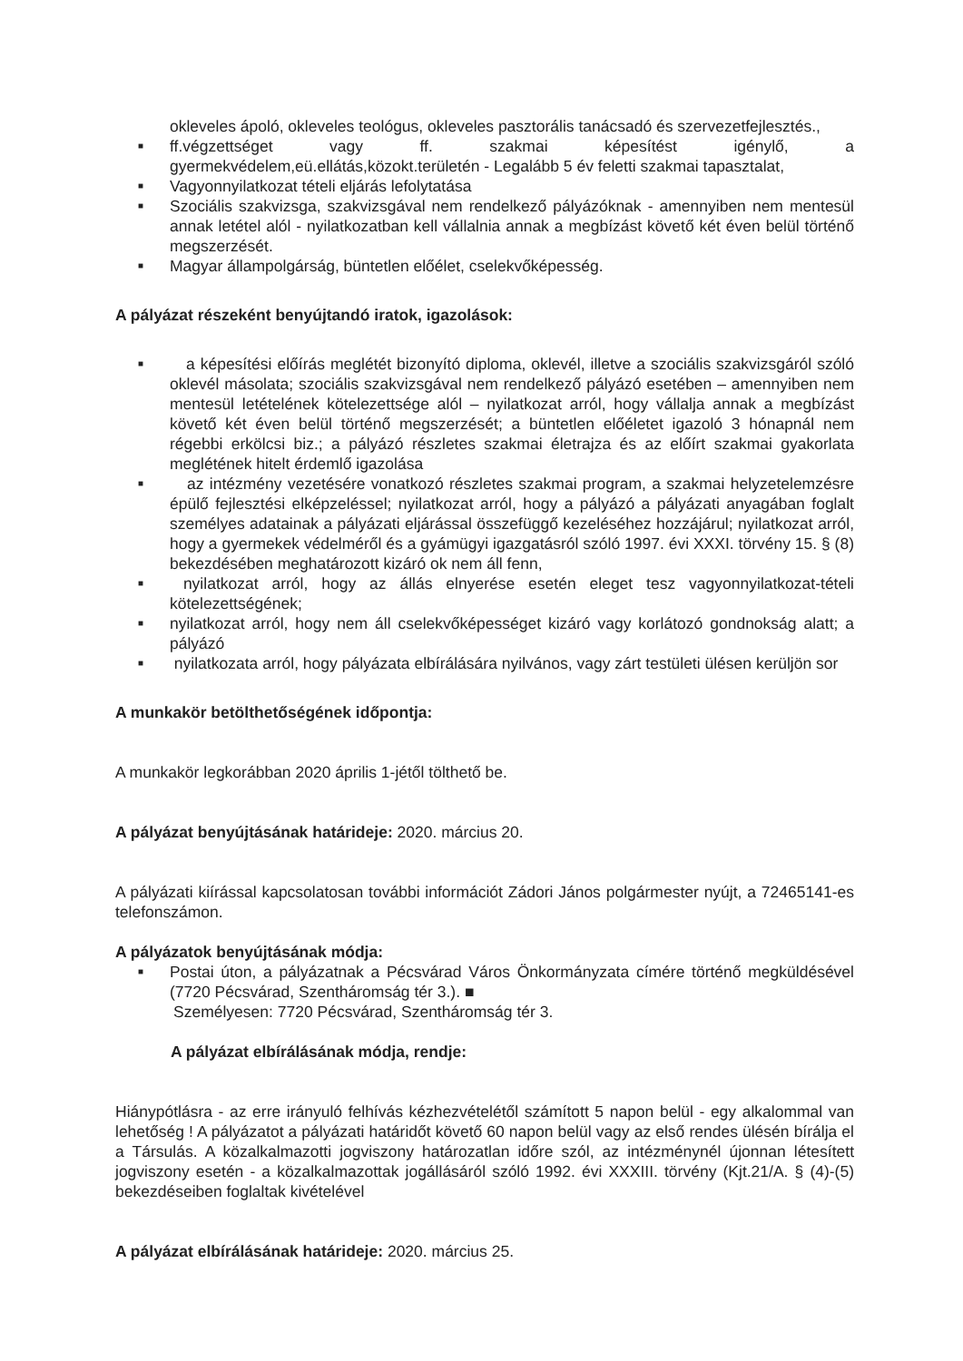okleveles ápoló, okleveles teológus, okleveles pasztorális tanácsadó és szervezetfejlesztés.,
■ ff.végzettséget vagy ff. szakmai képesítést igénylő, a gyermekvédelem,eü.ellátás,közokt.területén - Legalább 5 év feletti szakmai tapasztalat,
■ Vagyonnyilatkozat tételi eljárás lefolytatása
■ Szociális szakvizsga, szakvizsgával nem rendelkező pályázóknak - amennyiben nem mentesül annak letétel alól - nyilatkozatban kell vállalnia annak a megbízást követő két éven belül történő megszerzését.
■ Magyar állampolgárság, büntetlen előélet, cselekvőképesség.
A pályázat részeként benyújtandó iratok, igazolások:
■ a képesítési előírás meglétét bizonyító diploma, oklevél, illetve a szociális szakvizsgáról szóló oklevél másolata; szociális szakvizsgával nem rendelkező pályázó esetében – amennyiben nem mentesül letételének kötelezettsége alól – nyilatkozat arról, hogy vállalja annak a megbízást követő két éven belül történő megszerzését; a büntetlen előéletet igazoló 3 hónapnál nem régebbi erkölcsi biz.; a pályázó részletes szakmai életrajza és az előírt szakmai gyakorlata meglétének hitelt érdemlő igazolása
■ az intézmény vezetésére vonatkozó részletes szakmai program, a szakmai helyzetelemzésre épülő fejlesztési elképzeléssel; nyilatkozat arról, hogy a pályázó a pályázati anyagában foglalt személyes adatainak a pályázati eljárással összefüggő kezeléséhez hozzájárul; nyilatkozat arról, hogy a gyermekek védelméről és a gyámügyi igazgatásról szóló 1997. évi XXXI. törvény 15. § (8) bekezdésében meghatározott kizáró ok nem áll fenn,
■ nyilatkozat arról, hogy az állás elnyerése esetén eleget tesz vagyonnyilatkozat-tételi kötelezettségének;
■ nyilatkozat arról, hogy nem áll cselekvőképességet kizáró vagy korlátozó gondnokság alatt; a pályázó
■ nyilatkozata arról, hogy pályázata elbírálására nyilvános, vagy zárt testületi ülésen kerüljön sor
A munkakör betölthetőségének időpontja:
A munkakör legkorábban 2020 április 1-jétől tölthető be.
A pályázat benyújtásának határideje: 2020. március 20.
A pályázati kiírással kapcsolatosan további információt Zádori János polgármester nyújt, a 72465141-es telefonszámon.
A pályázatok benyújtásának módja:
■ Postai úton, a pályázatnak a Pécsvárad Város Önkormányzata címére történő megküldésével (7720 Pécsvárad, Szentháromság tér 3.). ■
Személyesen: 7720 Pécsvárad, Szentháromság tér 3.
A pályázat elbírálásának módja, rendje:
Hiánypótlásra - az erre irányuló felhívás kézhezvételétől számított 5 napon belül - egy alkalommal van lehetőség ! A pályázatot a pályázati határidőt követő 60 napon belül vagy az első rendes ülésén bírálja el a Társulás. A közalkalmazotti jogviszony határozatlan időre szól, az intézménynél újonnan létesített jogviszony esetén - a közalkalmazottak jogállásáról szóló 1992. évi XXXIII. törvény (Kjt.21/A. § (4)-(5) bekezdéseiben foglaltak kivételével
A pályázat elbírálásának határideje: 2020. március 25.